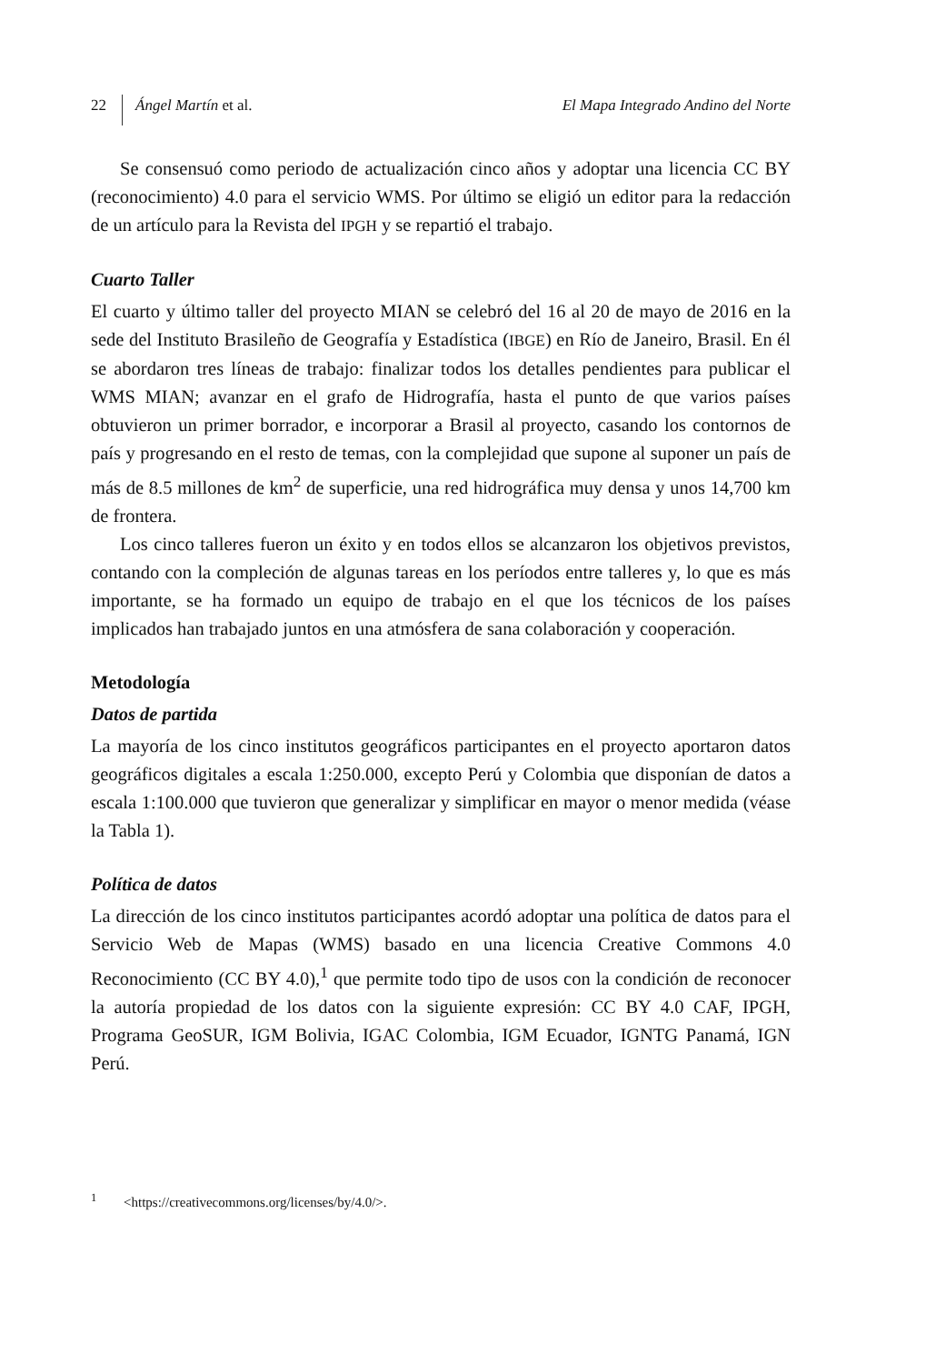22
Ángel Martín et al. El Mapa Integrado Andino del Norte
Se consensuó como periodo de actualización cinco años y adoptar una licencia CC BY (reconocimiento) 4.0 para el servicio WMS. Por último se eligió un editor para la redacción de un artículo para la Revista del IPGH y se repartió el trabajo.
Cuarto Taller
El cuarto y último taller del proyecto MIAN se celebró del 16 al 20 de mayo de 2016 en la sede del Instituto Brasileño de Geografía y Estadística (IBGE) en Río de Janeiro, Brasil. En él se abordaron tres líneas de trabajo: finalizar todos los detalles pendientes para publicar el WMS MIAN; avanzar en el grafo de Hidrografía, hasta el punto de que varios países obtuvieron un primer borrador, e incorporar a Brasil al proyecto, casando los contornos de país y progresando en el resto de temas, con la complejidad que supone al suponer un país de más de 8.5 millones de km<sup>2</sup> de superficie, una red hidrográfica muy densa y unos 14,700 km de frontera.
Los cinco talleres fueron un éxito y en todos ellos se alcanzaron los objetivos previstos, contando con la compleción de algunas tareas en los períodos entre talleres y, lo que es más importante, se ha formado un equipo de trabajo en el que los técnicos de los países implicados han trabajado juntos en una atmósfera de sana colaboración y cooperación.
Metodología
Datos de partida
La mayoría de los cinco institutos geográficos participantes en el proyecto aportaron datos geográficos digitales a escala 1:250.000, excepto Perú y Colombia que disponían de datos a escala 1:100.000 que tuvieron que generalizar y simplificar en mayor o menor medida (véase la Tabla 1).
Política de datos
La dirección de los cinco institutos participantes acordó adoptar una política de datos para el Servicio Web de Mapas (WMS) basado en una licencia Creative Commons 4.0 Reconocimiento (CC BY 4.0),<sup>1</sup> que permite todo tipo de usos con la condición de reconocer la autoría propiedad de los datos con la siguiente expresión: CC BY 4.0 CAF, IPGH, Programa GeoSUR, IGM Bolivia, IGAC Colombia, IGM Ecuador, IGNTG Panamá, IGN Perú.
<sup>1</sup> <https://creativecommons.org/licenses/by/4.0/>.